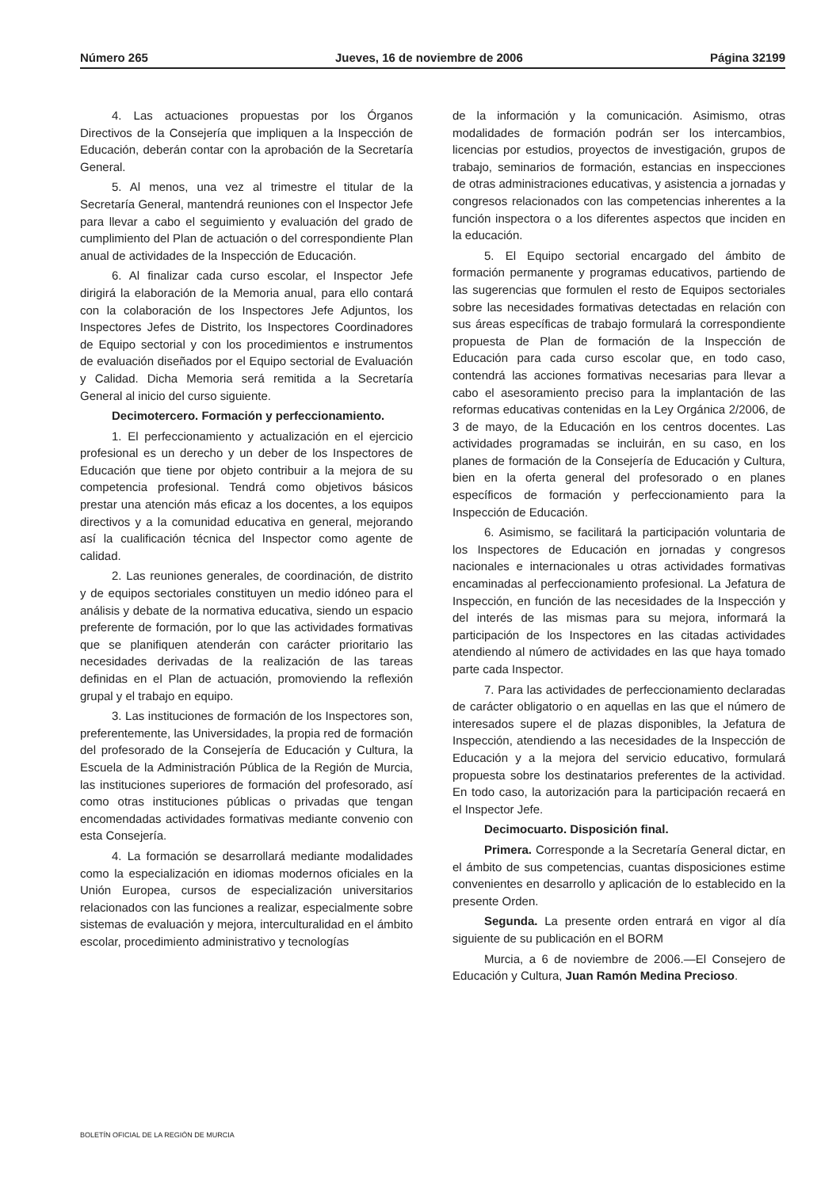Número 265 Jueves, 16 de noviembre de 2006 Página 32199
4. Las actuaciones propuestas por los Órganos Directivos de la Consejería que impliquen a la Inspección de Educación, deberán contar con la aprobación de la Secretaría General.
5. Al menos, una vez al trimestre el titular de la Secretaría General, mantendrá reuniones con el Inspector Jefe para llevar a cabo el seguimiento y evaluación del grado de cumplimiento del Plan de actuación o del correspondiente Plan anual de actividades de la Inspección de Educación.
6. Al finalizar cada curso escolar, el Inspector Jefe dirigirá la elaboración de la Memoria anual, para ello contará con la colaboración de los Inspectores Jefe Adjuntos, los Inspectores Jefes de Distrito, los Inspectores Coordinadores de Equipo sectorial y con los procedimientos e instrumentos de evaluación diseñados por el Equipo sectorial de Evaluación y Calidad. Dicha Memoria será remitida a la Secretaría General al inicio del curso siguiente.
Decimotercero. Formación y perfeccionamiento.
1. El perfeccionamiento y actualización en el ejercicio profesional es un derecho y un deber de los Inspectores de Educación que tiene por objeto contribuir a la mejora de su competencia profesional. Tendrá como objetivos básicos prestar una atención más eficaz a los docentes, a los equipos directivos y a la comunidad educativa en general, mejorando así la cualificación técnica del Inspector como agente de calidad.
2. Las reuniones generales, de coordinación, de distrito y de equipos sectoriales constituyen un medio idóneo para el análisis y debate de la normativa educativa, siendo un espacio preferente de formación, por lo que las actividades formativas que se planifiquen atenderán con carácter prioritario las necesidades derivadas de la realización de las tareas definidas en el Plan de actuación, promoviendo la reflexión grupal y el trabajo en equipo.
3. Las instituciones de formación de los Inspectores son, preferentemente, las Universidades, la propia red de formación del profesorado de la Consejería de Educación y Cultura, la Escuela de la Administración Pública de la Región de Murcia, las instituciones superiores de formación del profesorado, así como otras instituciones públicas o privadas que tengan encomendadas actividades formativas mediante convenio con esta Consejería.
4. La formación se desarrollará mediante modalidades como la especialización en idiomas modernos oficiales en la Unión Europea, cursos de especialización universitarios relacionados con las funciones a realizar, especialmente sobre sistemas de evaluación y mejora, interculturalidad en el ámbito escolar, procedimiento administrativo y tecnologías
de la información y la comunicación. Asimismo, otras modalidades de formación podrán ser los intercambios, licencias por estudios, proyectos de investigación, grupos de trabajo, seminarios de formación, estancias en inspecciones de otras administraciones educativas, y asistencia a jornadas y congresos relacionados con las competencias inherentes a la función inspectora o a los diferentes aspectos que inciden en la educación.
5. El Equipo sectorial encargado del ámbito de formación permanente y programas educativos, partiendo de las sugerencias que formulen el resto de Equipos sectoriales sobre las necesidades formativas detectadas en relación con sus áreas específicas de trabajo formulará la correspondiente propuesta de Plan de formación de la Inspección de Educación para cada curso escolar que, en todo caso, contendrá las acciones formativas necesarias para llevar a cabo el asesoramiento preciso para la implantación de las reformas educativas contenidas en la Ley Orgánica 2/2006, de 3 de mayo, de la Educación en los centros docentes. Las actividades programadas se incluirán, en su caso, en los planes de formación de la Consejería de Educación y Cultura, bien en la oferta general del profesorado o en planes específicos de formación y perfeccionamiento para la Inspección de Educación.
6. Asimismo, se facilitará la participación voluntaria de los Inspectores de Educación en jornadas y congresos nacionales e internacionales u otras actividades formativas encaminadas al perfeccionamiento profesional. La Jefatura de Inspección, en función de las necesidades de la Inspección y del interés de las mismas para su mejora, informará la participación de los Inspectores en las citadas actividades atendiendo al número de actividades en las que haya tomado parte cada Inspector.
7. Para las actividades de perfeccionamiento declaradas de carácter obligatorio o en aquellas en las que el número de interesados supere el de plazas disponibles, la Jefatura de Inspección, atendiendo a las necesidades de la Inspección de Educación y a la mejora del servicio educativo, formulará propuesta sobre los destinatarios preferentes de la actividad. En todo caso, la autorización para la participación recaerá en el Inspector Jefe.
Decimocuarto. Disposición final.
Primera. Corresponde a la Secretaría General dictar, en el ámbito de sus competencias, cuantas disposiciones estime convenientes en desarrollo y aplicación de lo establecido en la presente Orden.
Segunda. La presente orden entrará en vigor al día siguiente de su publicación en el BORM
Murcia, a 6 de noviembre de 2006.—El Consejero de Educación y Cultura, Juan Ramón Medina Precioso.
BOLETÍN OFICIAL DE LA REGIÓN DE MURCIA